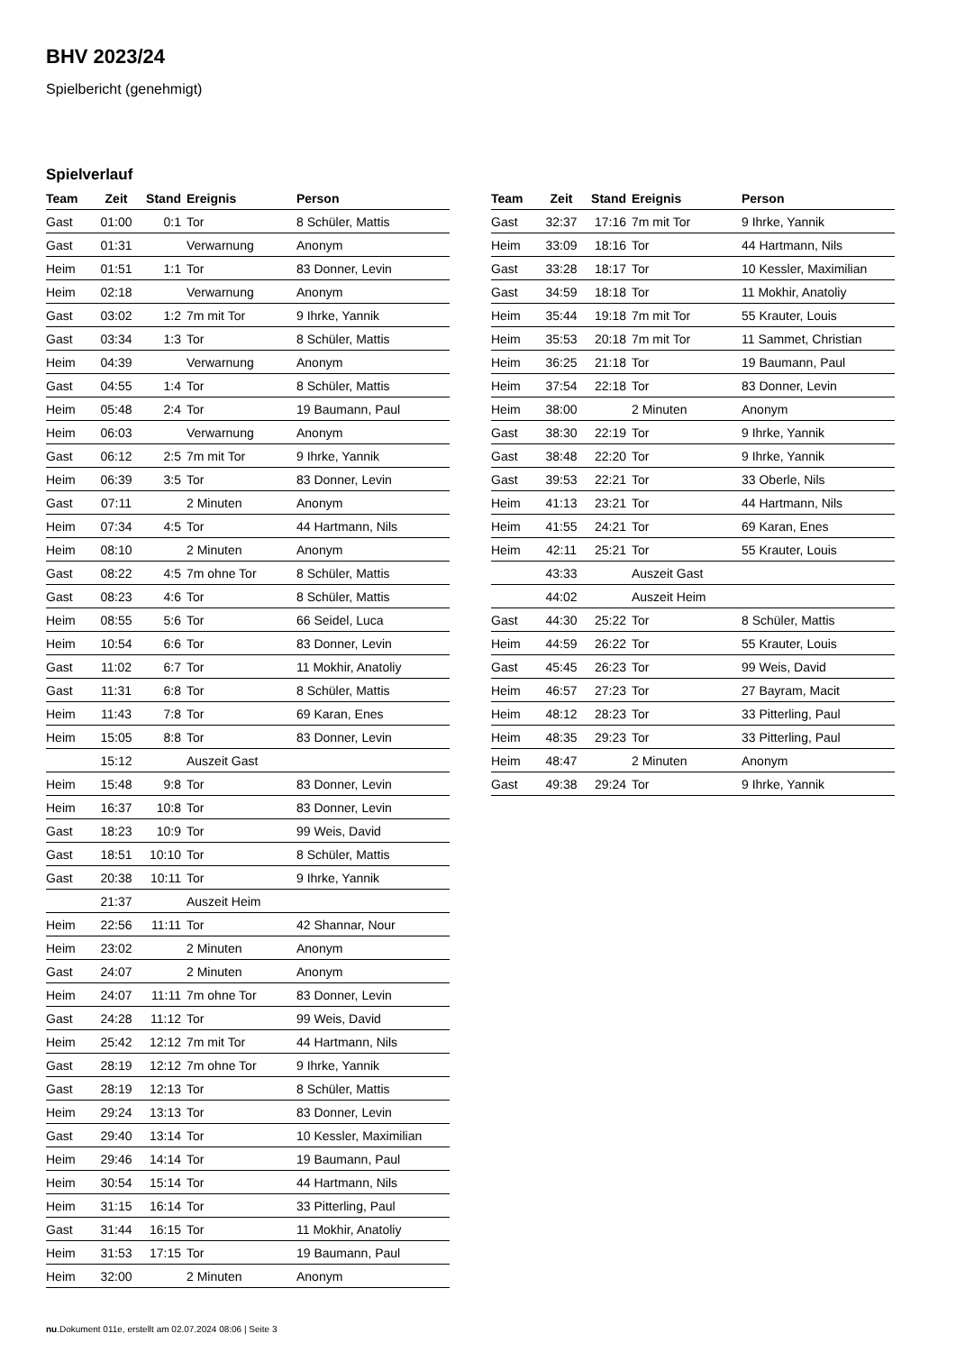BHV 2023/24
Spielbericht (genehmigt)
Spielverlauf
| Team | Zeit | Stand | Ereignis | Person |
| --- | --- | --- | --- | --- |
| Gast | 01:00 | 0:1 | Tor | 8 Schüler, Mattis |
| Gast | 01:31 | | Verwarnung | Anonym |
| Heim | 01:51 | 1:1 | Tor | 83 Donner, Levin |
| Heim | 02:18 | | Verwarnung | Anonym |
| Gast | 03:02 | 1:2 | 7m mit Tor | 9 Ihrke, Yannik |
| Gast | 03:34 | 1:3 | Tor | 8 Schüler, Mattis |
| Heim | 04:39 | | Verwarnung | Anonym |
| Gast | 04:55 | 1:4 | Tor | 8 Schüler, Mattis |
| Heim | 05:48 | 2:4 | Tor | 19 Baumann, Paul |
| Heim | 06:03 | | Verwarnung | Anonym |
| Gast | 06:12 | 2:5 | 7m mit Tor | 9 Ihrke, Yannik |
| Heim | 06:39 | 3:5 | Tor | 83 Donner, Levin |
| Gast | 07:11 | | 2 Minuten | Anonym |
| Heim | 07:34 | 4:5 | Tor | 44 Hartmann, Nils |
| Heim | 08:10 | | 2 Minuten | Anonym |
| Gast | 08:22 | 4:5 | 7m ohne Tor | 8 Schüler, Mattis |
| Gast | 08:23 | 4:6 | Tor | 8 Schüler, Mattis |
| Heim | 08:55 | 5:6 | Tor | 66 Seidel, Luca |
| Heim | 10:54 | 6:6 | Tor | 83 Donner, Levin |
| Gast | 11:02 | 6:7 | Tor | 11 Mokhir, Anatoliy |
| Gast | 11:31 | 6:8 | Tor | 8 Schüler, Mattis |
| Heim | 11:43 | 7:8 | Tor | 69 Karan, Enes |
| Heim | 15:05 | 8:8 | Tor | 83 Donner, Levin |
| | 15:12 | | Auszeit Gast | |
| Heim | 15:48 | 9:8 | Tor | 83 Donner, Levin |
| Heim | 16:37 | 10:8 | Tor | 83 Donner, Levin |
| Gast | 18:23 | 10:9 | Tor | 99 Weis, David |
| Gast | 18:51 | 10:10 | Tor | 8 Schüler, Mattis |
| Gast | 20:38 | 10:11 | Tor | 9 Ihrke, Yannik |
| | 21:37 | | Auszeit Heim | |
| Heim | 22:56 | 11:11 | Tor | 42 Shannar, Nour |
| Heim | 23:02 | | 2 Minuten | Anonym |
| Gast | 24:07 | | 2 Minuten | Anonym |
| Heim | 24:07 | 11:11 | 7m ohne Tor | 83 Donner, Levin |
| Gast | 24:28 | 11:12 | Tor | 99 Weis, David |
| Heim | 25:42 | 12:12 | 7m mit Tor | 44 Hartmann, Nils |
| Gast | 28:19 | 12:12 | 7m ohne Tor | 9 Ihrke, Yannik |
| Gast | 28:19 | 12:13 | Tor | 8 Schüler, Mattis |
| Heim | 29:24 | 13:13 | Tor | 83 Donner, Levin |
| Gast | 29:40 | 13:14 | Tor | 10 Kessler, Maximilian |
| Heim | 29:46 | 14:14 | Tor | 19 Baumann, Paul |
| Heim | 30:54 | 15:14 | Tor | 44 Hartmann, Nils |
| Heim | 31:15 | 16:14 | Tor | 33 Pitterling, Paul |
| Gast | 31:44 | 16:15 | Tor | 11 Mokhir, Anatoliy |
| Heim | 31:53 | 17:15 | Tor | 19 Baumann, Paul |
| Heim | 32:00 | | 2 Minuten | Anonym |
| Team | Zeit | Stand | Ereignis | Person |
| --- | --- | --- | --- | --- |
| Gast | 32:37 | 17:16 | 7m mit Tor | 9 Ihrke, Yannik |
| Heim | 33:09 | 18:16 | Tor | 44 Hartmann, Nils |
| Gast | 33:28 | 18:17 | Tor | 10 Kessler, Maximilian |
| Gast | 34:59 | 18:18 | Tor | 11 Mokhir, Anatoliy |
| Heim | 35:44 | 19:18 | 7m mit Tor | 55 Krauter, Louis |
| Heim | 35:53 | 20:18 | 7m mit Tor | 11 Sammet, Christian |
| Heim | 36:25 | 21:18 | Tor | 19 Baumann, Paul |
| Heim | 37:54 | 22:18 | Tor | 83 Donner, Levin |
| Heim | 38:00 | | 2 Minuten | Anonym |
| Gast | 38:30 | 22:19 | Tor | 9 Ihrke, Yannik |
| Gast | 38:48 | 22:20 | Tor | 9 Ihrke, Yannik |
| Gast | 39:53 | 22:21 | Tor | 33 Oberle, Nils |
| Heim | 41:13 | 23:21 | Tor | 44 Hartmann, Nils |
| Heim | 41:55 | 24:21 | Tor | 69 Karan, Enes |
| Heim | 42:11 | 25:21 | Tor | 55 Krauter, Louis |
| | 43:33 | | Auszeit Gast | |
| | 44:02 | | Auszeit Heim | |
| Gast | 44:30 | 25:22 | Tor | 8 Schüler, Mattis |
| Heim | 44:59 | 26:22 | Tor | 55 Krauter, Louis |
| Gast | 45:45 | 26:23 | Tor | 99 Weis, David |
| Heim | 46:57 | 27:23 | Tor | 27 Bayram, Macit |
| Heim | 48:12 | 28:23 | Tor | 33 Pitterling, Paul |
| Heim | 48:35 | 29:23 | Tor | 33 Pitterling, Paul |
| Heim | 48:47 | | 2 Minuten | Anonym |
| Gast | 49:38 | 29:24 | Tor | 9 Ihrke, Yannik |
nu.Dokument 011e, erstellt am 02.07.2024 08:06 | Seite 3